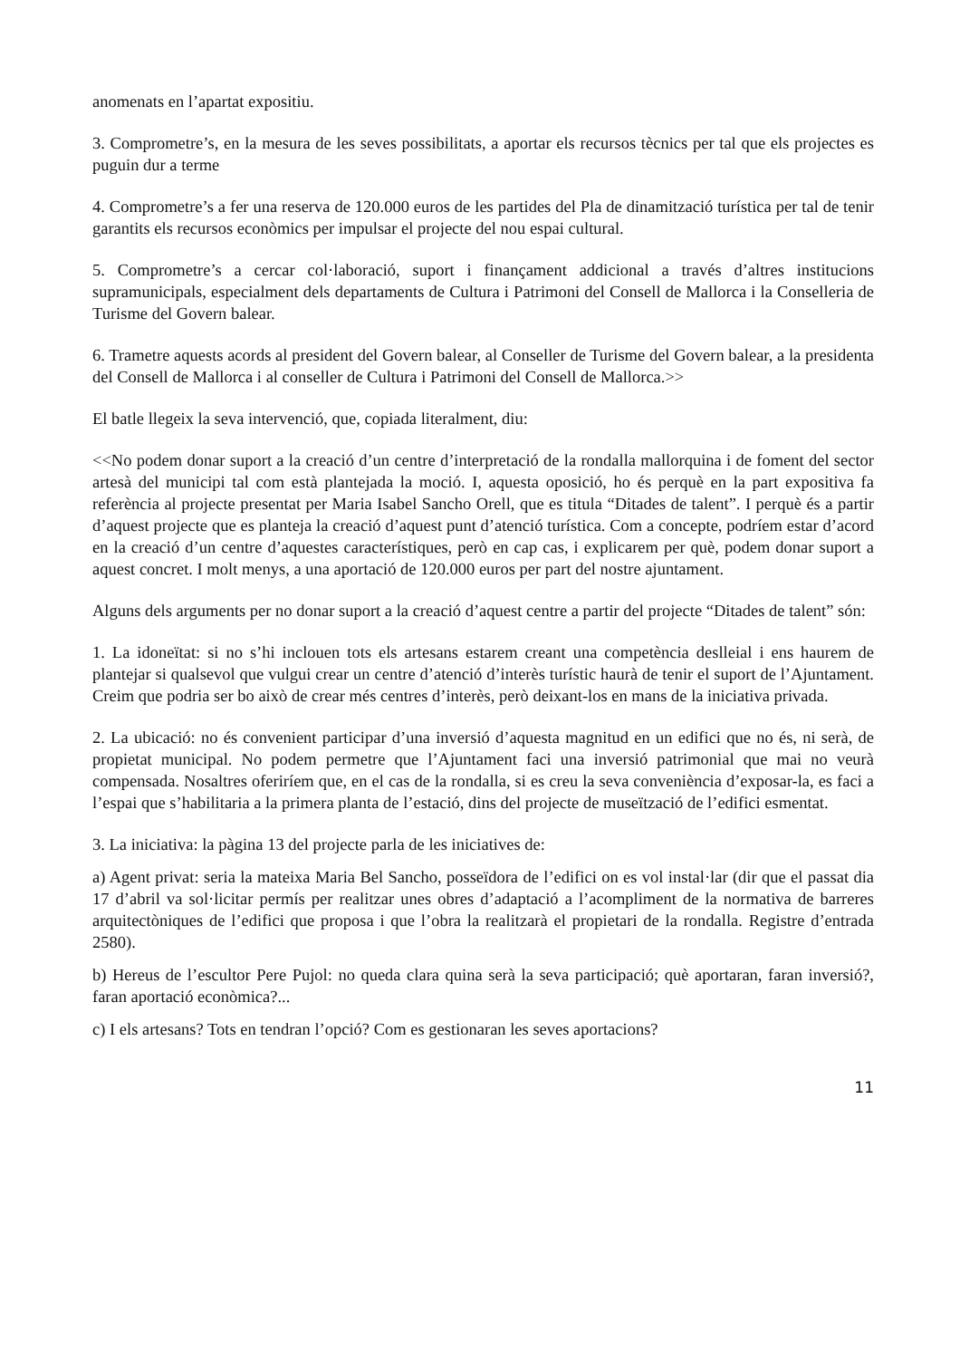anomenats en l’apartat expositiu.
3. Comprometre’s, en la mesura de les seves possibilitats, a aportar els recursos tècnics per tal que els projectes es puguin dur a terme
4. Comprometre’s a fer una reserva de 120.000 euros de les partides del Pla de dinamització turística per tal de tenir garantits els recursos econòmics per impulsar el projecte del nou espai cultural.
5. Comprometre’s a cercar col·laboració, suport i finançament addicional a través d’altres institucions supramunicipals, especialment dels departaments de Cultura i Patrimoni del Consell de Mallorca i la Conselleria de Turisme del Govern balear.
6. Trametre aquests acords al president del Govern balear, al Conseller de Turisme del Govern balear, a la presidenta del Consell de Mallorca i al conseller de Cultura i Patrimoni del Consell de Mallorca.>>
El batle llegeix la seva intervenció, que, copiada literalment, diu:
<<No podem donar suport a la creació d’un centre d’interpretació de la rondalla mallorquina i de foment del sector artesà del municipi tal com està plantejada la moció. I, aquesta oposició, ho és perquè en la part expositiva fa referència al projecte presentat per Maria Isabel Sancho Orell, que es titula “Ditades de talent”. I perquè és a partir d’aquest projecte que es planteja la creació d’aquest punt d’atenció turística. Com a concepte, podríem estar d’acord en la creació d’un centre d’aquestes característiques, però en cap cas, i explicarem per què, podem donar suport a aquest concret. I molt menys, a una aportació de 120.000 euros per part del nostre ajuntament.
Alguns dels arguments per no donar suport a la creació d’aquest centre a partir del projecte “Ditades de talent” són:
1. La idoneïtat: si no s’hi inclouen tots els artesans estarem creant una competència deslleial i ens haurem de plantejar si qualsevol que vulgui crear un centre d’atenció d’interès turístic haurà de tenir el suport de l’Ajuntament. Creim que podria ser bo això de crear més centres d’interès, però deixant-los en mans de la iniciativa privada.
2. La ubicació: no és convenient participar d’una inversió d’aquesta magnitud en un edifici que no és, ni serà, de propietat municipal. No podem permetre que l’Ajuntament faci una inversió patrimonial que mai no veurà compensada. Nosaltres oferiríem que, en el cas de la rondalla, si es creu la seva conveniència d’exposar-la, es faci a l’espai que s’habilitaria a la primera planta de l’estació, dins del projecte de museïtzació de l’edifici esmentat.
3. La iniciativa: la pàgina 13 del projecte parla de les iniciatives de:
a) Agent privat: seria la mateixa Maria Bel Sancho, posseïdora de l’edifici on es vol instal·lar (dir que el passat dia 17 d’abril va sol·licitar permís per realitzar unes obres d’adaptació a l’acompliment de la normativa de barreres arquitectòniques de l’edifici que proposa i que l’obra la realitzarà el propietari de la rondalla. Registre d’entrada 2580).
b) Hereus de l’escultor Pere Pujol: no queda clara quina serà la seva participació; què aportaran, faran inversió?, faran aportació econòmica?...
c) I els artesans? Tots en tendran l’opció? Com es gestionaran les seves aportacions?
11